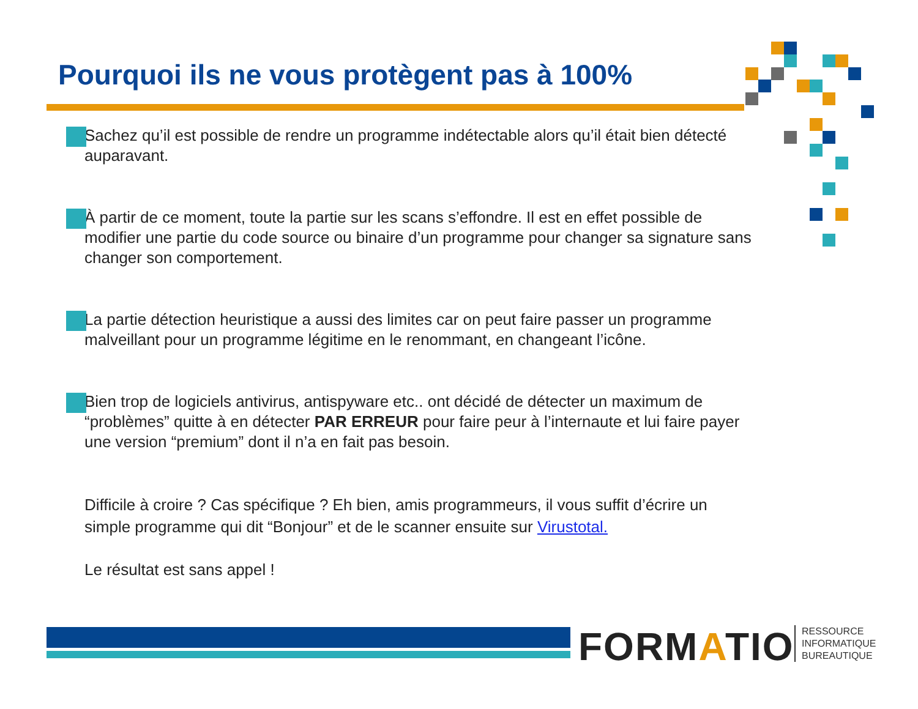Pourquoi ils ne vous protègent pas à 100%
Sachez qu’il est possible de rendre un programme indétectable alors qu’il était bien détecté auparavant.
À partir de ce moment, toute la partie sur les scans s’effondre. Il est en effet possible de modifier une partie du code source ou binaire d’un programme pour changer sa signature sans changer son comportement.
La partie détection heuristique a aussi des limites car on peut faire passer un programme malveillant pour un programme légitime en le renommant, en changeant l’icône.
Bien trop de logiciels antivirus, antispyware etc.. ont décidé de détecter un maximum de “problèmes” quitte à en détecter PAR ERREUR pour faire peur à l’internaute et lui faire payer une version “premium” dont il n’a en fait pas besoin.
Difficile à croire ? Cas spécifique ? Eh bien, amis programmeurs, il vous suffit d’écrire un simple programme qui dit “Bonjour” et de le scanner ensuite sur Virustotal.
Le résultat est sans appel !
FORMATIO
RESSOURCE
INFORMATIQUE
BUREAUTIQUE